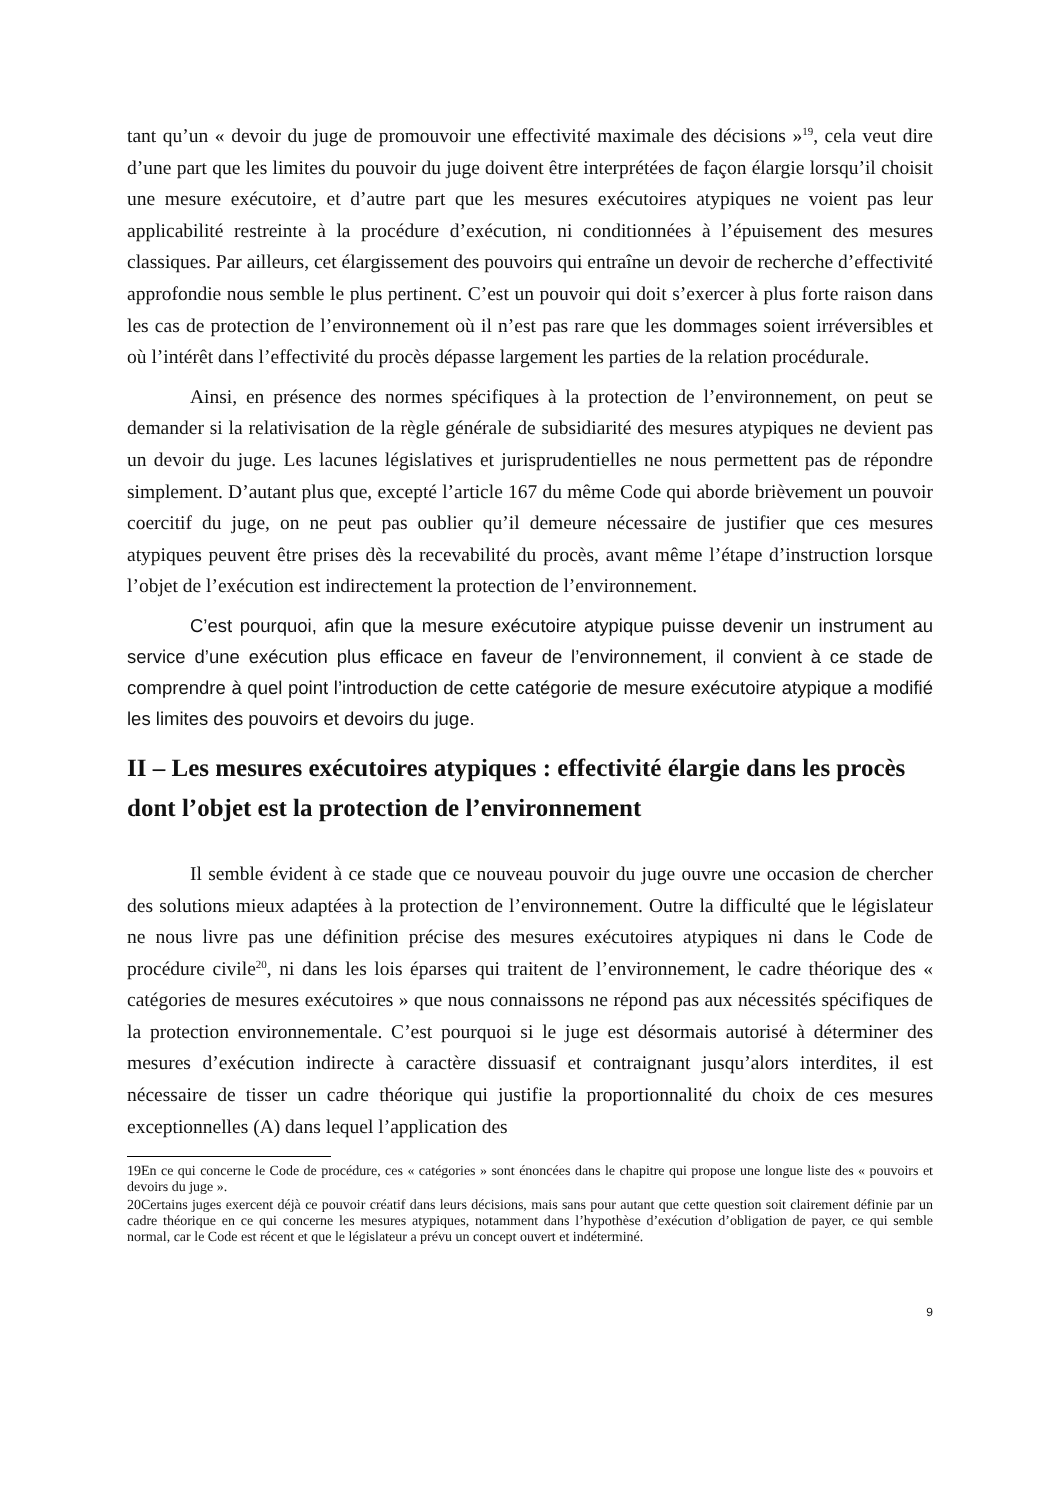tant qu’un « devoir du juge de promouvoir une effectivité maximale des décisions »<sup>19</sup>, cela veut dire d’une part que les limites du pouvoir du juge doivent être interprétées de façon élargie lorsqu’il choisit une mesure exécutoire, et d’autre part que les mesures exécutoires atypiques ne voient pas leur applicabilité restreinte à la procédure d’exécution, ni conditionnées à l’épuisement des mesures classiques. Par ailleurs, cet élargissement des pouvoirs qui entraîne un devoir de recherche d’effectivité approfondie nous semble le plus pertinent. C’est un pouvoir qui doit s’exercer à plus forte raison dans les cas de protection de l’environnement où il n’est pas rare que les dommages soient irréversibles et où l’intérêt dans l’effectivité du procès dépasse largement les parties de la relation procédurale.
Ainsi, en présence des normes spécifiques à la protection de l’environnement, on peut se demander si la relativisation de la règle générale de subsidiarité des mesures atypiques ne devient pas un devoir du juge. Les lacunes législatives et jurisprudentielles ne nous permettent pas de répondre simplement. D’autant plus que, excepté l’article 167 du même Code qui aborde brièvement un pouvoir coercitif du juge, on ne peut pas oublier qu’il demeure nécessaire de justifier que ces mesures atypiques peuvent être prises dès la recevabilité du procès, avant même l’étape d’instruction lorsque l’objet de l’exécution est indirectement la protection de l’environnement.
C’est pourquoi, afin que la mesure exécutoire atypique puisse devenir un instrument au service d’une exécution plus efficace en faveur de l’environnement, il convient à ce stade de comprendre à quel point l’introduction de cette catégorie de mesure exécutoire atypique a modifié les limites des pouvoirs et devoirs du juge.
II – Les mesures exécutoires atypiques : effectivité élargie dans les procès dont l’objet est la protection de l’environnement
Il semble évident à ce stade que ce nouveau pouvoir du juge ouvre une occasion de chercher des solutions mieux adaptées à la protection de l’environnement. Outre la difficulté que le législateur ne nous livre pas une définition précise des mesures exécutoires atypiques ni dans le Code de procédure civile<sup>20</sup>, ni dans les lois éparses qui traitent de l’environnement, le cadre théorique des « catégories de mesures exécutoires » que nous connaissons ne répond pas aux nécessités spécifiques de la protection environnementale. C’est pourquoi si le juge est désormais autorisé à déterminer des mesures d’exécution indirecte à caractère dissuasif et contraignant jusqu’alors interdites, il est nécessaire de tisser un cadre théorique qui justifie la proportionnalité du choix de ces mesures exceptionnelles (A) dans lequel l’application des
19En ce qui concerne le Code de procédure, ces « catégories » sont énoncées dans le chapitre qui propose une longue liste des « pouvoirs et devoirs du juge ».
20Certains juges exercent déjà ce pouvoir créatif dans leurs décisions, mais sans pour autant que cette question soit clairement définie par un cadre théorique en ce qui concerne les mesures atypiques, notamment dans l’hypothèse d’exécution d’obligation de payer, ce qui semble normal, car le Code est récent et que le législateur a prévu un concept ouvert et indéterminé.
9